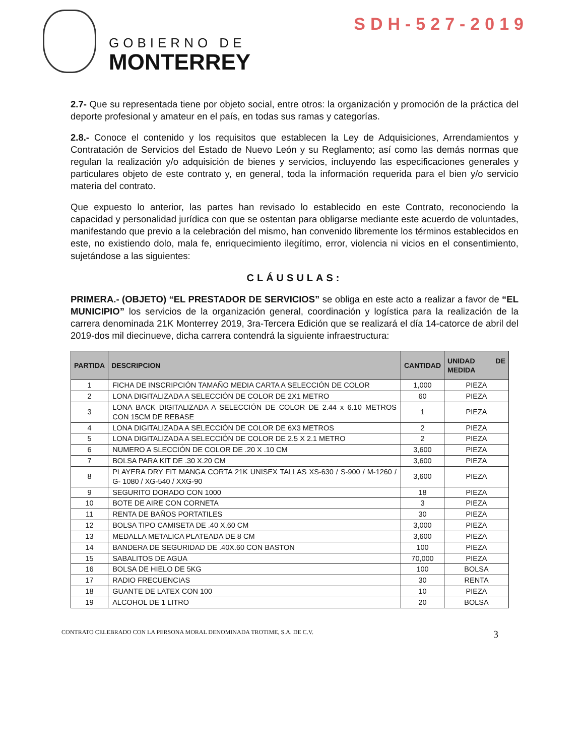SDH-527-2019
GOBIERNO DE
MONTERREY
2.7- Que su representada tiene por objeto social, entre otros: la organización y promoción de la práctica del deporte profesional y amateur en el país, en todas sus ramas y categorías.
2.8.- Conoce el contenido y los requisitos que establecen la Ley de Adquisiciones, Arrendamientos y Contratación de Servicios del Estado de Nuevo León y su Reglamento; así como las demás normas que regulan la realización y/o adquisición de bienes y servicios, incluyendo las especificaciones generales y particulares objeto de este contrato y, en general, toda la información requerida para el bien y/o servicio materia del contrato.
Que expuesto lo anterior, las partes han revisado lo establecido en este Contrato, reconociendo la capacidad y personalidad jurídica con que se ostentan para obligarse mediante este acuerdo de voluntades, manifestando que previo a la celebración del mismo, han convenido libremente los términos establecidos en este, no existiendo dolo, mala fe, enriquecimiento ilegítimo, error, violencia ni vicios en el consentimiento, sujetándose a las siguientes:
CLÁUSULAS:
PRIMERA.- (OBJETO) “EL PRESTADOR DE SERVICIOS” se obliga en este acto a realizar a favor de “EL MUNICIPIO” los servicios de la organización general, coordinación y logística para la realización de la carrera denominada 21K Monterrey 2019, 3ra-Tercera Edición que se realizará el día 14-catorce de abril del 2019-dos mil diecinueve, dicha carrera contendrá la siguiente infraestructura:
| PARTIDA | DESCRIPCION | CANTIDAD | UNIDAD DE MEDIDA |
| --- | --- | --- | --- |
| 1 | FICHA DE INSCRIPCIÓN TAMAÑO MEDIA CARTA A SELECCIÓN DE COLOR | 1,000 | PIEZA |
| 2 | LONA DIGITALIZADA A SELECCIÓN DE COLOR DE 2X1 METRO | 60 | PIEZA |
| 3 | LONA BACK DIGITALIZADA A SELECCIÓN DE COLOR DE 2.44 x 6.10 METROS CON 15CM DE REBASE | 1 | PIEZA |
| 4 | LONA DIGITALIZADA A SELECCIÓN DE COLOR DE 6X3 METROS | 2 | PIEZA |
| 5 | LONA DIGITALIZADA A SELECCIÓN DE COLOR DE 2.5 X 2.1 METRO | 2 | PIEZA |
| 6 | NUMERO A SLECCIÓN DE COLOR DE .20 X .10 CM | 3,600 | PIEZA |
| 7 | BOLSA PARA KIT DE .30 X.20 CM | 3,600 | PIEZA |
| 8 | PLAYERA DRY FIT MANGA CORTA 21K UNISEX TALLAS XS-630 / S-900 / M-1260 / G- 1080 / XG-540 / XXG-90 | 3,600 | PIEZA |
| 9 | SEGURITO DORADO CON 1000 | 18 | PIEZA |
| 10 | BOTE DE AIRE CON CORNETA | 3 | PIEZA |
| 11 | RENTA DE BAÑOS PORTATILES | 30 | PIEZA |
| 12 | BOLSA TIPO CAMISETA DE .40 X.60 CM | 3,000 | PIEZA |
| 13 | MEDALLA METALICA PLATEADA DE 8 CM | 3,600 | PIEZA |
| 14 | BANDERA DE SEGURIDAD DE .40X.60 CON BASTON | 100 | PIEZA |
| 15 | SABALITOS DE AGUA | 70,000 | PIEZA |
| 16 | BOLSA DE HIELO DE 5KG | 100 | BOLSA |
| 17 | RADIO FRECUENCIAS | 30 | RENTA |
| 18 | GUANTE DE LATEX CON 100 | 10 | PIEZA |
| 19 | ALCOHOL DE 1 LITRO | 20 | BOLSA |
CONTRATO CELEBRADO CON LA PERSONA MORAL DENOMINADA TROTIME, S.A. DE C.V. 3